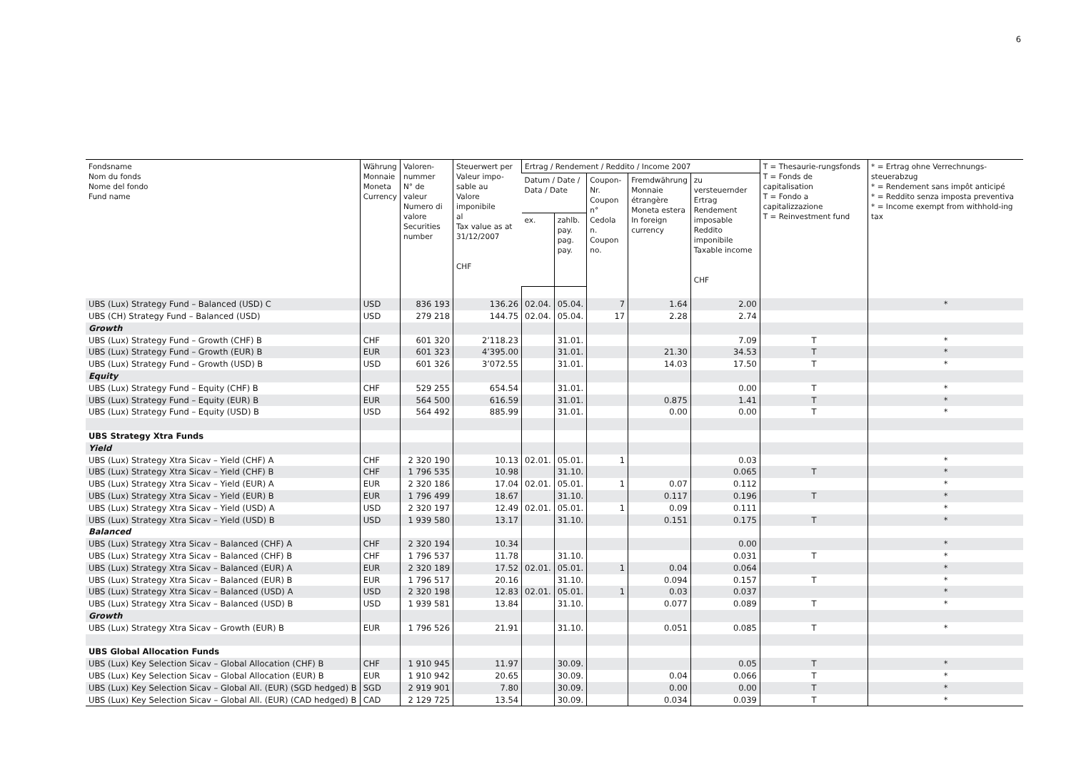6
| Fondsname Nom du fonds Nome del fondo Fund name | Währung Monnaie Moneta Currency | Valoren- nummer N° de valeur Numero di valore Securities number | Steuerwert per Valeur impo- sable au Valore imponibile al Tax value as at 31/12/2007 CHF | Ertrag / Rendement / Reddito / Income 2007 | | | | | T = Thesaurie-rungsfonds T = Fonds de capitalisation T = Fondo a capitalizzazione T = Reinvestment fund | * = Ertrag ohne Verrechnungs-steuerabzug * = Rendement sans impôt anticipé * = Reddito senza imposta preventiva * = Income exempt from withhold-ing tax |
| --- | --- | --- | --- | --- | --- | --- | --- | --- | --- | --- |
| | | | | Datum / Date / Data / Date | | Coupon- Nr. Coupon n° Cedola n. Coupon no. | Fremdwährung Monnaie étrangère Moneta estera In foreign currency | zu versteuernder Ertrag Rendement imposable Reddito imponibile Taxable income CHF | | |
| | | | | ex. | zahlb. pay. pag. pay. | | | | | |
| UBS (Lux) Strategy Fund – Balanced (USD) C | USD | 836 193 | 136.26 | 02.04. | 05.04. | 7 | 1.64 | 2.00 | | * |
| UBS (CH) Strategy Fund – Balanced (USD) | USD | 279 218 | 144.75 | 02.04. | 05.04. | 17 | 2.28 | 2.74 | | |
| Growth | | | | | | | | | | |
| UBS (Lux) Strategy Fund – Growth (CHF) B | CHF | 601 320 | 2’118.23 | | 31.01. | | | 7.09 | T | * |
| UBS (Lux) Strategy Fund – Growth (EUR) B | EUR | 601 323 | 4’395.00 | | 31.01. | | 21.30 | 34.53 | T | * |
| UBS (Lux) Strategy Fund – Growth (USD) B | USD | 601 326 | 3’072.55 | | 31.01. | | 14.03 | 17.50 | T | * |
| Equity | | | | | | | | | | |
| UBS (Lux) Strategy Fund – Equity (CHF) B | CHF | 529 255 | 654.54 | | 31.01. | | | 0.00 | T | * |
| UBS (Lux) Strategy Fund – Equity (EUR) B | EUR | 564 500 | 616.59 | | 31.01. | | 0.875 | 1.41 | T | * |
| UBS (Lux) Strategy Fund – Equity (USD) B | USD | 564 492 | 885.99 | | 31.01. | | 0.00 | 0.00 | T | * |
| UBS Strategy Xtra Funds | | | | | | | | | | |
| Yield | | | | | | | | | | |
| UBS (Lux) Strategy Xtra Sicav – Yield (CHF) A | CHF | 2 320 190 | 10.13 | 02.01. | 05.01. | 1 | | 0.03 | | * |
| UBS (Lux) Strategy Xtra Sicav – Yield (CHF) B | CHF | 1 796 535 | 10.98 | | 31.10. | | | 0.065 | T | * |
| UBS (Lux) Strategy Xtra Sicav – Yield (EUR) A | EUR | 2 320 186 | 17.04 | 02.01. | 05.01. | 1 | 0.07 | 0.112 | | * |
| UBS (Lux) Strategy Xtra Sicav – Yield (EUR) B | EUR | 1 796 499 | 18.67 | | 31.10. | | 0.117 | 0.196 | T | * |
| UBS (Lux) Strategy Xtra Sicav – Yield (USD) A | USD | 2 320 197 | 12.49 | 02.01. | 05.01. | 1 | 0.09 | 0.111 | | * |
| UBS (Lux) Strategy Xtra Sicav – Yield (USD) B | USD | 1 939 580 | 13.17 | | 31.10. | | 0.151 | 0.175 | T | * |
| Balanced | | | | | | | | | | |
| UBS (Lux) Strategy Xtra Sicav – Balanced (CHF) A | CHF | 2 320 194 | 10.34 | | | | | 0.00 | | * |
| UBS (Lux) Strategy Xtra Sicav – Balanced (CHF) B | CHF | 1 796 537 | 11.78 | | 31.10. | | | 0.031 | T | * |
| UBS (Lux) Strategy Xtra Sicav – Balanced (EUR) A | EUR | 2 320 189 | 17.52 | 02.01. | 05.01. | 1 | 0.04 | 0.064 | | * |
| UBS (Lux) Strategy Xtra Sicav – Balanced (EUR) B | EUR | 1 796 517 | 20.16 | | 31.10. | | 0.094 | 0.157 | T | * |
| UBS (Lux) Strategy Xtra Sicav – Balanced (USD) A | USD | 2 320 198 | 12.83 | 02.01. | 05.01. | 1 | 0.03 | 0.037 | | * |
| UBS (Lux) Strategy Xtra Sicav – Balanced (USD) B | USD | 1 939 581 | 13.84 | | 31.10. | | 0.077 | 0.089 | T | * |
| Growth | | | | | | | | | | |
| UBS (Lux) Strategy Xtra Sicav – Growth (EUR) B | EUR | 1 796 526 | 21.91 | | 31.10. | | 0.051 | 0.085 | T | * |
| UBS Global Allocation Funds | | | | | | | | | | |
| UBS (Lux) Key Selection Sicav – Global Allocation (CHF) B | CHF | 1 910 945 | 11.97 | | 30.09. | | | 0.05 | T | * |
| UBS (Lux) Key Selection Sicav – Global Allocation (EUR) B | EUR | 1 910 942 | 20.65 | | 30.09. | | 0.04 | 0.066 | T | * |
| UBS (Lux) Key Selection Sicav – Global All. (EUR) (SGD hedged) B | SGD | 2 919 901 | 7.80 | | 30.09. | | 0.00 | 0.00 | T | * |
| UBS (Lux) Key Selection Sicav – Global All. (EUR) (CAD hedged) B | CAD | 2 129 725 | 13.54 | | 30.09. | | 0.034 | 0.039 | T | * |